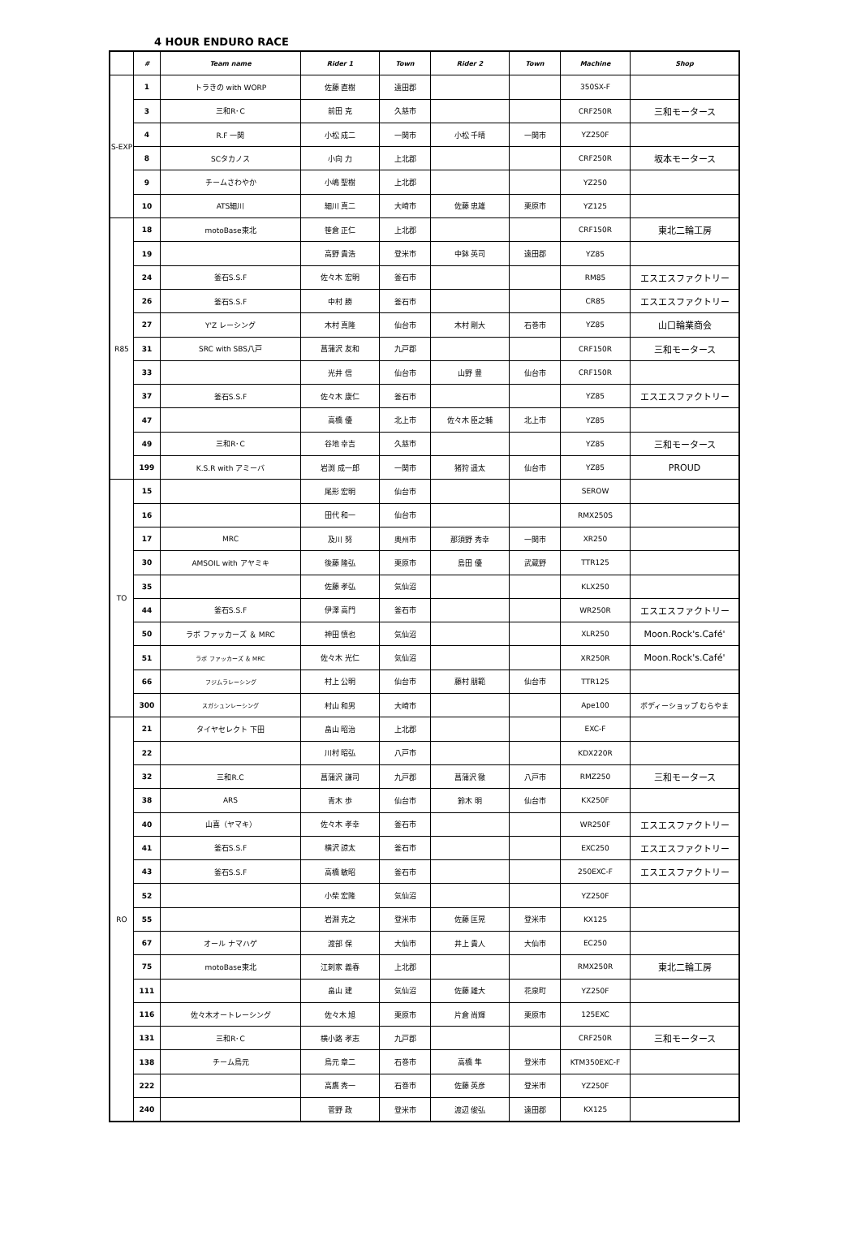4 HOUR ENDURO RACE
| | # | Team name | Rider 1 | Town | Rider 2 | Town | Machine | Shop |
| --- | --- | --- | --- | --- | --- | --- | --- | --- |
| S-EXP | 1 | トラきの with WORP | 佐藤 直樹 | 遠田郡 | | | 350SX-F | |
| | 3 | 三和R･C | 前田 克 | 久慈市 | | | CRF250R | 三和モータース |
| | 4 | R.F 一関 | 小松 成二 | 一関市 | 小松 千晴 | 一関市 | YZ250F | |
| | 8 | SCタカノス | 小向 力 | 上北郡 | | | CRF250R | 坂本モータース |
| | 9 | チームさわやか | 小嶋 聖樹 | 上北郡 | | | YZ250 | |
| | 10 | ATS細川 | 細川 真二 | 大崎市 | 佐藤 忠雄 | 栗原市 | YZ125 | |
| R85 | 18 | motoBase東北 | 笹倉 正仁 | 上北郡 | | | CRF150R | 東北二輪工房 |
| | 19 | | 高野 貴浩 | 登米市 | 中鉢 英司 | 遠田郡 | YZ85 | |
| | 24 | 釜石S.S.F | 佐々木 宏明 | 釜石市 | | | RM85 | エスエスファクトリー |
| | 26 | 釜石S.S.F | 中村 勝 | 釜石市 | | | CR85 | エスエスファクトリー |
| | 27 | Y'Z レーシング | 木村 真隆 | 仙台市 | 木村 剛大 | 石巻市 | YZ85 | 山口輪業商会 |
| | 31 | SRC with SBS八戸 | 菖蒲沢 友和 | 九戸郡 | | | CRF150R | 三和モータース |
| | 33 | | 光井 信 | 仙台市 | 山野 豊 | 仙台市 | CRF150R | |
| | 37 | 釜石S.S.F | 佐々木 康仁 | 釜石市 | | | YZ85 | エスエスファクトリー |
| | 47 | | 高橋 優 | 北上市 | 佐々木 臣之輔 | 北上市 | YZ85 | |
| | 49 | 三和R･C | 谷地 幸吉 | 久慈市 | | | YZ85 | 三和モータース |
| | 199 | K.S.R with アミーバ | 岩渕 成一郎 | 一関市 | 猪狩 遥太 | 仙台市 | YZ85 | PROUD |
| TO | 15 | | 尾形 宏明 | 仙台市 | | | SEROW | |
| | 16 | | 田代 和一 | 仙台市 | | | RMX250S | |
| | 17 | MRC | 及川 努 | 奥州市 | 那須野 秀幸 | 一関市 | XR250 | |
| | 30 | AMSOIL with アヤミキ | 後藤 隆弘 | 栗原市 | 島田 優 | 武蔵野 | TTR125 | |
| | 35 | | 佐藤 孝弘 | 気仙沼 | | | KLX250 | |
| | 44 | 釜石S.S.F | 伊澤 高門 | 釜石市 | | | WR250R | エスエスファクトリー |
| | 50 | ラボ ファッカーズ ＆ MRC | 神田 慎也 | 気仙沼 | | | XLR250 | Moon.Rock's.Café' |
| | 51 | ラボ ファッカーズ ＆ MRC | 佐々木 光仁 | 気仙沼 | | | XR250R | Moon.Rock's.Café' |
| | 66 | フジムラレーシング | 村上 公明 | 仙台市 | 藤村 朋範 | 仙台市 | TTR125 | |
| | 300 | スガシュンレーシング | 村山 和男 | 大崎市 | | | Ape100 | ボディーショップ むらやま |
| RO | 21 | タイヤセレクト 下田 | 畠山 昭治 | 上北郡 | | | EXC-F | |
| | 22 | | 川村 昭弘 | 八戸市 | | | KDX220R | |
| | 32 | 三和R.C | 菖蒲沢 謙司 | 九戸郡 | 菖蒲沢 徹 | 八戸市 | RMZ250 | 三和モータース |
| | 38 | ARS | 青木 歩 | 仙台市 | 鈴木 明 | 仙台市 | KX250F | |
| | 40 | 山喜（ヤマキ） | 佐々木 孝幸 | 釜石市 | | | WR250F | エスエスファクトリー |
| | 41 | 釜石S.S.F | 横沢 諒太 | 釜石市 | | | EXC250 | エスエスファクトリー |
| | 43 | 釜石S.S.F | 高橋 敏昭 | 釜石市 | | | 250EXC-F | エスエスファクトリー |
| | 52 | | 小柴 宏隆 | 気仙沼 | | | YZ250F | |
| | 55 | | 岩淵 克之 | 登米市 | 佐藤 匡晃 | 登米市 | KX125 | |
| | 67 | オール ナマハゲ | 渡部 保 | 大仙市 | 井上 貴人 | 大仙市 | EC250 | |
| | 75 | motoBase東北 | 江刺家 義春 | 上北郡 | | | RMX250R | 東北二輪工房 |
| | 111 | | 畠山 建 | 気仙沼 | 佐藤 雄大 | 花泉町 | YZ250F | |
| | 116 | 佐々木オートレーシング | 佐々木 旭 | 栗原市 | 片倉 尚輝 | 栗原市 | 125EXC | |
| | 131 | 三和R･C | 横小路 孝志 | 九戸郡 | | | CRF250R | 三和モータース |
| | 138 | チーム鳥元 | 鳥元 章二 | 石巻市 | 高橋 隼 | 登米市 | KTM350EXC-F | |
| | 222 | | 高鷹 秀一 | 石巻市 | 佐藤 英彦 | 登米市 | YZ250F | |
| | 240 | | 菅野 政 | 登米市 | 渡辺 俊弘 | 遠田郡 | KX125 | |